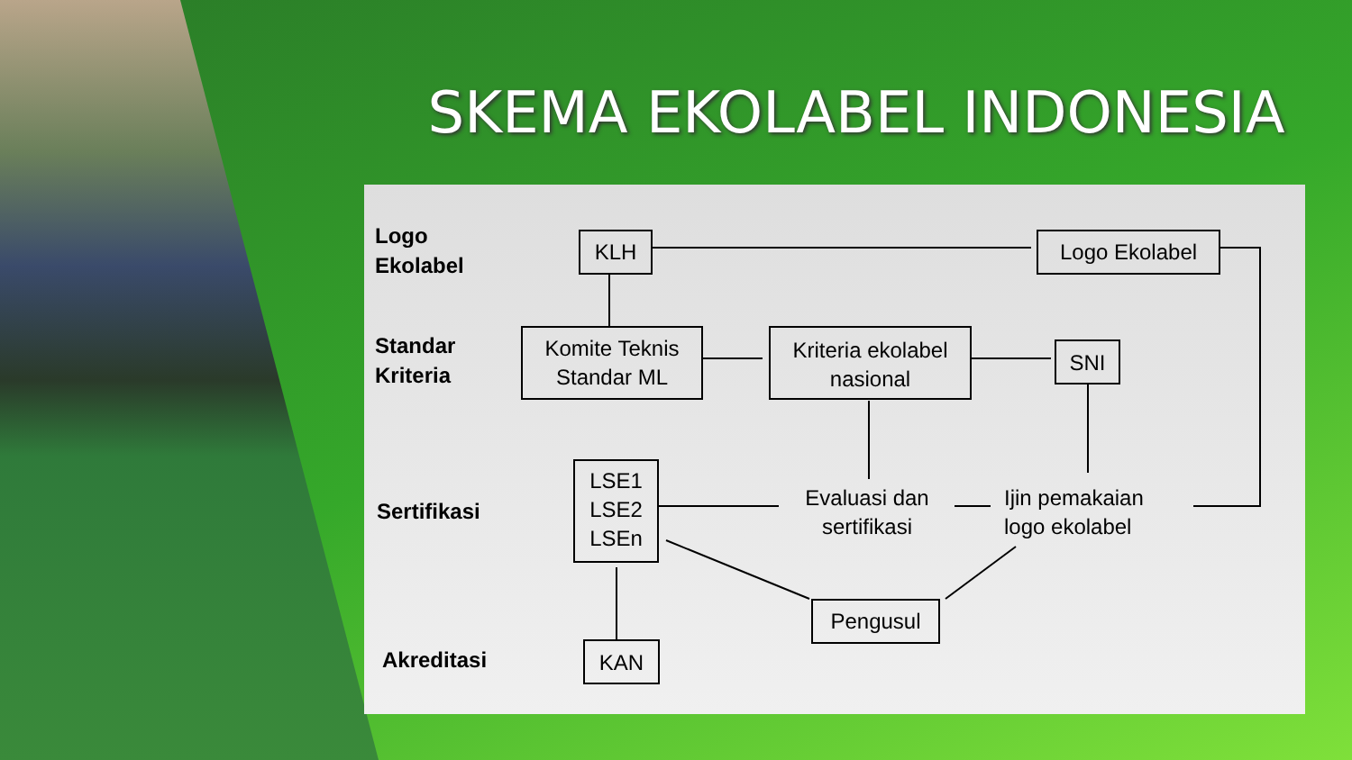SKEMA EKOLABEL INDONESIA
Logo
Ekolabel
Standar
Kriteria
Sertifikasi
Akreditasi
KLH Logo Ekolabel
Komite Teknis
Standar ML
Kriteria ekolabel
nasional
SNI
LSE1
LSE2
LSEn
Evaluasi dan
sertifikasi
Ijin pemakaian
logo ekolabel
Pengusul
KAN